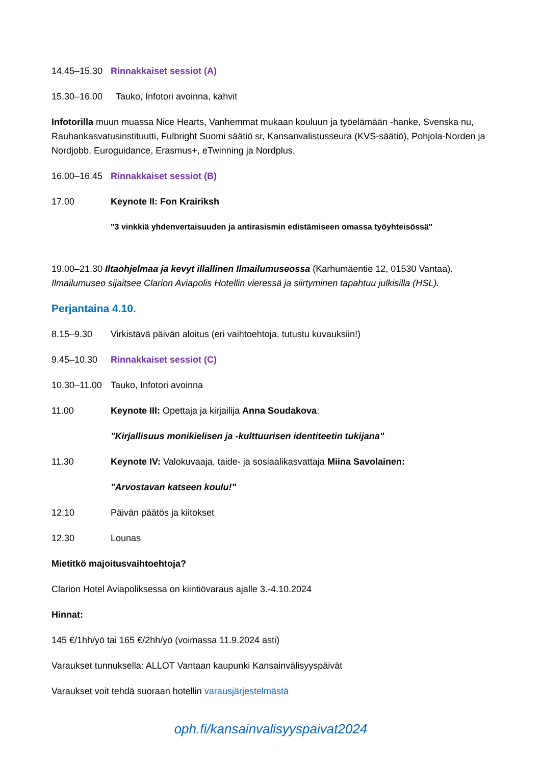14.45–15.30 Rinnakkaiset sessiot (A)
15.30–16.00 Tauko, Infotori avoinna, kahvit
Infotorilla muun muassa Nice Hearts, Vanhemmat mukaan kouluun ja työelämään -hanke, Svenska nu, Rauhankasvatusinstituutti, Fulbright Suomi säätiö sr, Kansanvalistusseura (KVS-säätiö), Pohjola-Norden ja Nordjobb, Euroguidance, Erasmus+, eTwinning ja Nordplus.
16.00–16.45 Rinnakkaiset sessiot (B)
17.00 Keynote II: Fon Krairiksh
"3 vinkkiä yhdenvertaisuuden ja antirasismin edistämiseen omassa työyhteisössä"
19.00–21.30 Iltaohjelmaa ja kevyt illallinen Ilmailumuseossa (Karhumäentie 12, 01530 Vantaa). Ilmailumuseo sijaitsee Clarion Aviapolis Hotellin vieressä ja siirtyminen tapahtuu julkisilla (HSL).
Perjantaina 4.10.
8.15–9.30 Virkistävä päivän aloitus (eri vaihtoehtoja, tutustu kuvauksiin!)
9.45–10.30 Rinnakkaiset sessiot (C)
10.30–11.00 Tauko, Infotori avoinna
11.00 Keynote III: Opettaja ja kirjailija Anna Soudakova:
"Kirjallisuus monikielisen ja -kulttuurisen identiteetin tukijana"
11.30 Keynote IV: Valokuvaaja, taide- ja sosiaalikasvattaja Miina Savolainen:
"Arvostavan katseen koulu!"
12.10 Päivän päätös ja kiitokset
12.30 Lounas
Mietitkö majoitusvaihtoehtoja?
Clarion Hotel Aviapoliksessa on kiintiövaraus ajalle 3.-4.10.2024
Hinnat:
145 €/1hh/yö tai 165 €/2hh/yö (voimassa 11.9.2024 asti)
Varaukset tunnuksella: ALLOT Vantaan kaupunki Kansainvälisyyspäivät
Varaukset voit tehdä suoraan hotellin varausjärjestelmästä
oph.fi/kansainvalisyyspaivat2024